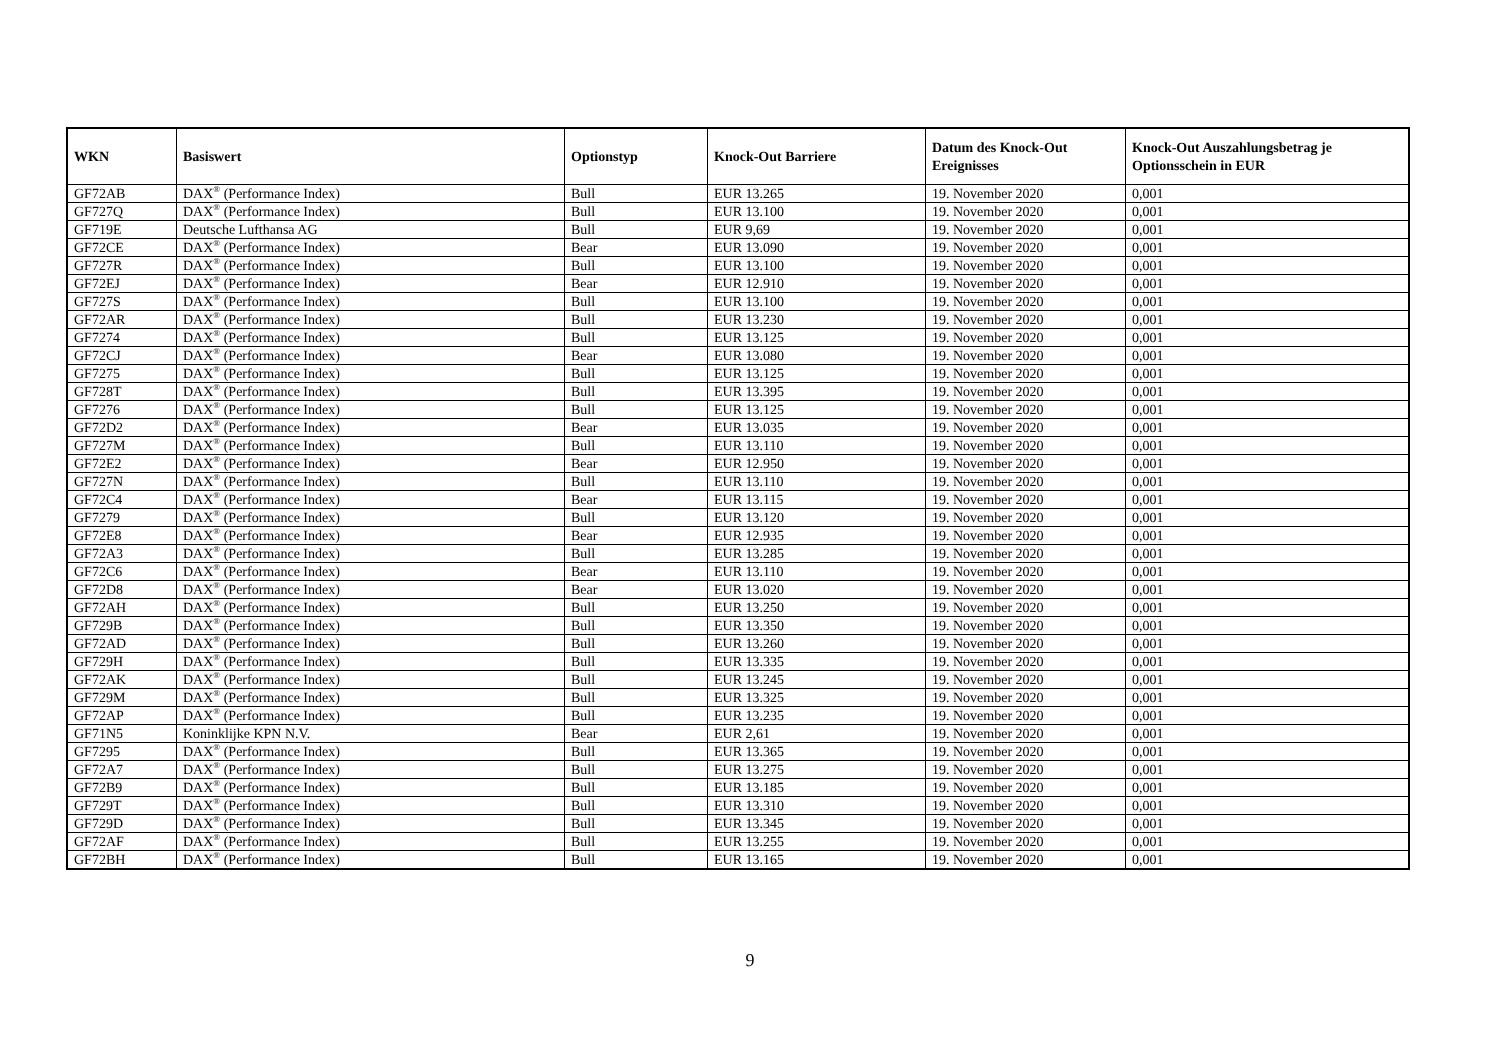| WKN | Basiswert | Optionstyp | Knock-Out Barriere | Datum des Knock-Out Ereignisses | Knock-Out Auszahlungsbetrag je Optionsschein in EUR |
| --- | --- | --- | --- | --- | --- |
| GF72AB | DAX<sup>®</sup> (Performance Index) | Bull | EUR 13.265 | 19. November 2020 | 0,001 |
| GF727Q | DAX<sup>®</sup> (Performance Index) | Bull | EUR 13.100 | 19. November 2020 | 0,001 |
| GF719E | Deutsche Lufthansa AG | Bull | EUR 9,69 | 19. November 2020 | 0,001 |
| GF72CE | DAX<sup>®</sup> (Performance Index) | Bear | EUR 13.090 | 19. November 2020 | 0,001 |
| GF727R | DAX<sup>®</sup> (Performance Index) | Bull | EUR 13.100 | 19. November 2020 | 0,001 |
| GF72EJ | DAX<sup>®</sup> (Performance Index) | Bear | EUR 12.910 | 19. November 2020 | 0,001 |
| GF727S | DAX<sup>®</sup> (Performance Index) | Bull | EUR 13.100 | 19. November 2020 | 0,001 |
| GF72AR | DAX<sup>®</sup> (Performance Index) | Bull | EUR 13.230 | 19. November 2020 | 0,001 |
| GF7274 | DAX<sup>®</sup> (Performance Index) | Bull | EUR 13.125 | 19. November 2020 | 0,001 |
| GF72CJ | DAX<sup>®</sup> (Performance Index) | Bear | EUR 13.080 | 19. November 2020 | 0,001 |
| GF7275 | DAX<sup>®</sup> (Performance Index) | Bull | EUR 13.125 | 19. November 2020 | 0,001 |
| GF728T | DAX<sup>®</sup> (Performance Index) | Bull | EUR 13.395 | 19. November 2020 | 0,001 |
| GF7276 | DAX<sup>®</sup> (Performance Index) | Bull | EUR 13.125 | 19. November 2020 | 0,001 |
| GF72D2 | DAX<sup>®</sup> (Performance Index) | Bear | EUR 13.035 | 19. November 2020 | 0,001 |
| GF727M | DAX<sup>®</sup> (Performance Index) | Bull | EUR 13.110 | 19. November 2020 | 0,001 |
| GF72E2 | DAX<sup>®</sup> (Performance Index) | Bear | EUR 12.950 | 19. November 2020 | 0,001 |
| GF727N | DAX<sup>®</sup> (Performance Index) | Bull | EUR 13.110 | 19. November 2020 | 0,001 |
| GF72C4 | DAX<sup>®</sup> (Performance Index) | Bear | EUR 13.115 | 19. November 2020 | 0,001 |
| GF7279 | DAX<sup>®</sup> (Performance Index) | Bull | EUR 13.120 | 19. November 2020 | 0,001 |
| GF72E8 | DAX<sup>®</sup> (Performance Index) | Bear | EUR 12.935 | 19. November 2020 | 0,001 |
| GF72A3 | DAX<sup>®</sup> (Performance Index) | Bull | EUR 13.285 | 19. November 2020 | 0,001 |
| GF72C6 | DAX<sup>®</sup> (Performance Index) | Bear | EUR 13.110 | 19. November 2020 | 0,001 |
| GF72D8 | DAX<sup>®</sup> (Performance Index) | Bear | EUR 13.020 | 19. November 2020 | 0,001 |
| GF72AH | DAX<sup>®</sup> (Performance Index) | Bull | EUR 13.250 | 19. November 2020 | 0,001 |
| GF729B | DAX<sup>®</sup> (Performance Index) | Bull | EUR 13.350 | 19. November 2020 | 0,001 |
| GF72AD | DAX<sup>®</sup> (Performance Index) | Bull | EUR 13.260 | 19. November 2020 | 0,001 |
| GF729H | DAX<sup>®</sup> (Performance Index) | Bull | EUR 13.335 | 19. November 2020 | 0,001 |
| GF72AK | DAX<sup>®</sup> (Performance Index) | Bull | EUR 13.245 | 19. November 2020 | 0,001 |
| GF729M | DAX<sup>®</sup> (Performance Index) | Bull | EUR 13.325 | 19. November 2020 | 0,001 |
| GF72AP | DAX<sup>®</sup> (Performance Index) | Bull | EUR 13.235 | 19. November 2020 | 0,001 |
| GF71N5 | Koninklijke KPN N.V. | Bear | EUR 2,61 | 19. November 2020 | 0,001 |
| GF7295 | DAX<sup>®</sup> (Performance Index) | Bull | EUR 13.365 | 19. November 2020 | 0,001 |
| GF72A7 | DAX<sup>®</sup> (Performance Index) | Bull | EUR 13.275 | 19. November 2020 | 0,001 |
| GF72B9 | DAX<sup>®</sup> (Performance Index) | Bull | EUR 13.185 | 19. November 2020 | 0,001 |
| GF729T | DAX<sup>®</sup> (Performance Index) | Bull | EUR 13.310 | 19. November 2020 | 0,001 |
| GF729D | DAX<sup>®</sup> (Performance Index) | Bull | EUR 13.345 | 19. November 2020 | 0,001 |
| GF72AF | DAX<sup>®</sup> (Performance Index) | Bull | EUR 13.255 | 19. November 2020 | 0,001 |
| GF72BH | DAX<sup>®</sup> (Performance Index) | Bull | EUR 13.165 | 19. November 2020 | 0,001 |
9